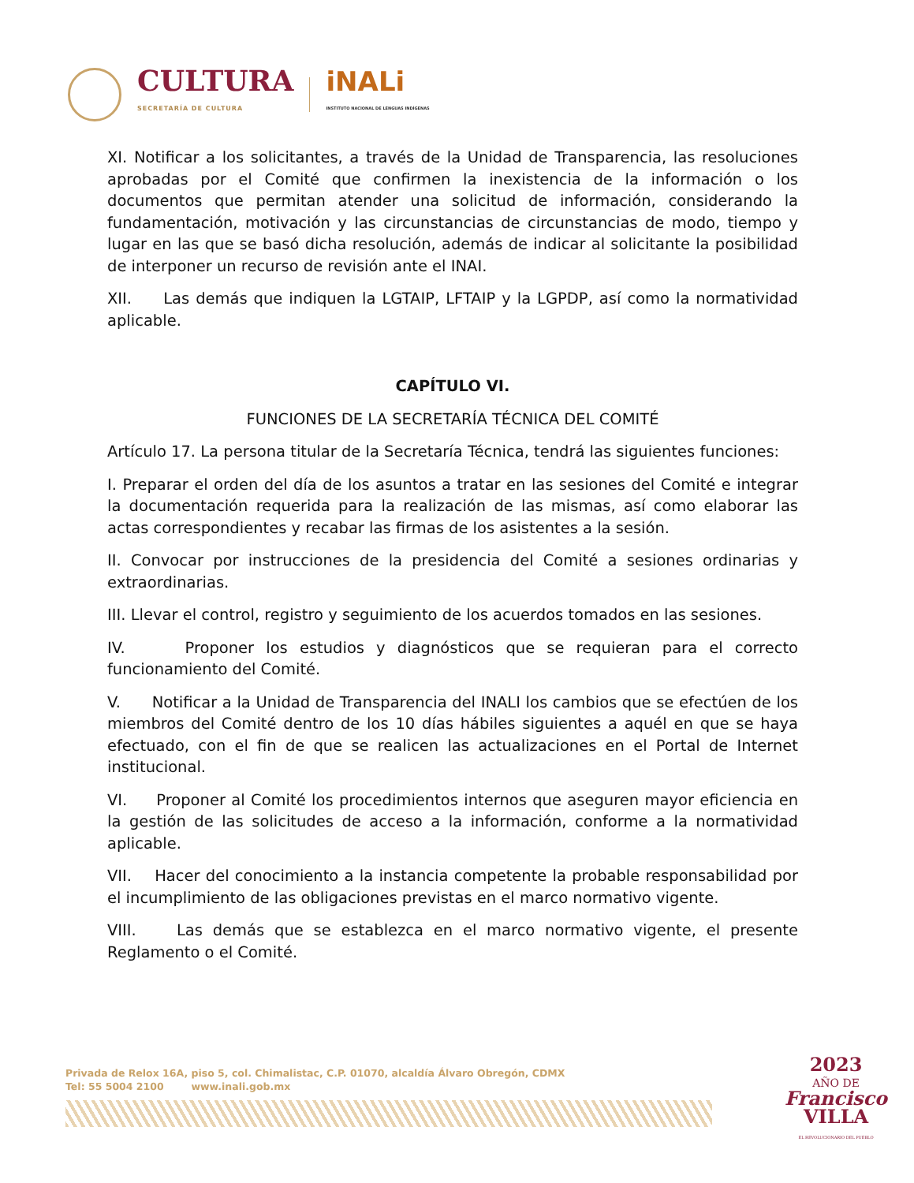CULTURA
SECRETARÍA DE CULTURA
iNALi
INSTITUTO NACIONAL DE LENGUAS INDÍGENAS
XI. Notificar a los solicitantes, a través de la Unidad de Transparencia, las resoluciones aprobadas por el Comité que confirmen la inexistencia de la información o los documentos que permitan atender una solicitud de información, considerando la fundamentación, motivación y las circunstancias de circunstancias de modo, tiempo y lugar en las que se basó dicha resolución, además de indicar al solicitante la posibilidad de interponer un recurso de revisión ante el INAI.
XII. Las demás que indiquen la LGTAIP, LFTAIP y la LGPDP, así como la normatividad aplicable.
CAPÍTULO VI.
FUNCIONES DE LA SECRETARÍA TÉCNICA DEL COMITÉ
Artículo 17. La persona titular de la Secretaría Técnica, tendrá las siguientes funciones:
I. Preparar el orden del día de los asuntos a tratar en las sesiones del Comité e integrar la documentación requerida para la realización de las mismas, así como elaborar las actas correspondientes y recabar las firmas de los asistentes a la sesión.
II. Convocar por instrucciones de la presidencia del Comité a sesiones ordinarias y extraordinarias.
III. Llevar el control, registro y seguimiento de los acuerdos tomados en las sesiones.
IV. Proponer los estudios y diagnósticos que se requieran para el correcto funcionamiento del Comité.
V. Notificar a la Unidad de Transparencia del INALI los cambios que se efectúen de los miembros del Comité dentro de los 10 días hábiles siguientes a aquél en que se haya efectuado, con el fin de que se realicen las actualizaciones en el Portal de Internet institucional.
VI. Proponer al Comité los procedimientos internos que aseguren mayor eficiencia en la gestión de las solicitudes de acceso a la información, conforme a la normatividad aplicable.
VII. Hacer del conocimiento a la instancia competente la probable responsabilidad por el incumplimiento de las obligaciones previstas en el marco normativo vigente.
VIII. Las demás que se establezca en el marco normativo vigente, el presente Reglamento o el Comité.
Privada de Relox 16A, piso 5, col. Chimalistac, C.P. 01070, alcaldía Álvaro Obregón, CDMX
Tel: 55 5004 2100 www.inali.gob.mx
2023
AÑO DE
Francisco
VILLA
EL REVOLUCIONARIO DEL PUEBLO